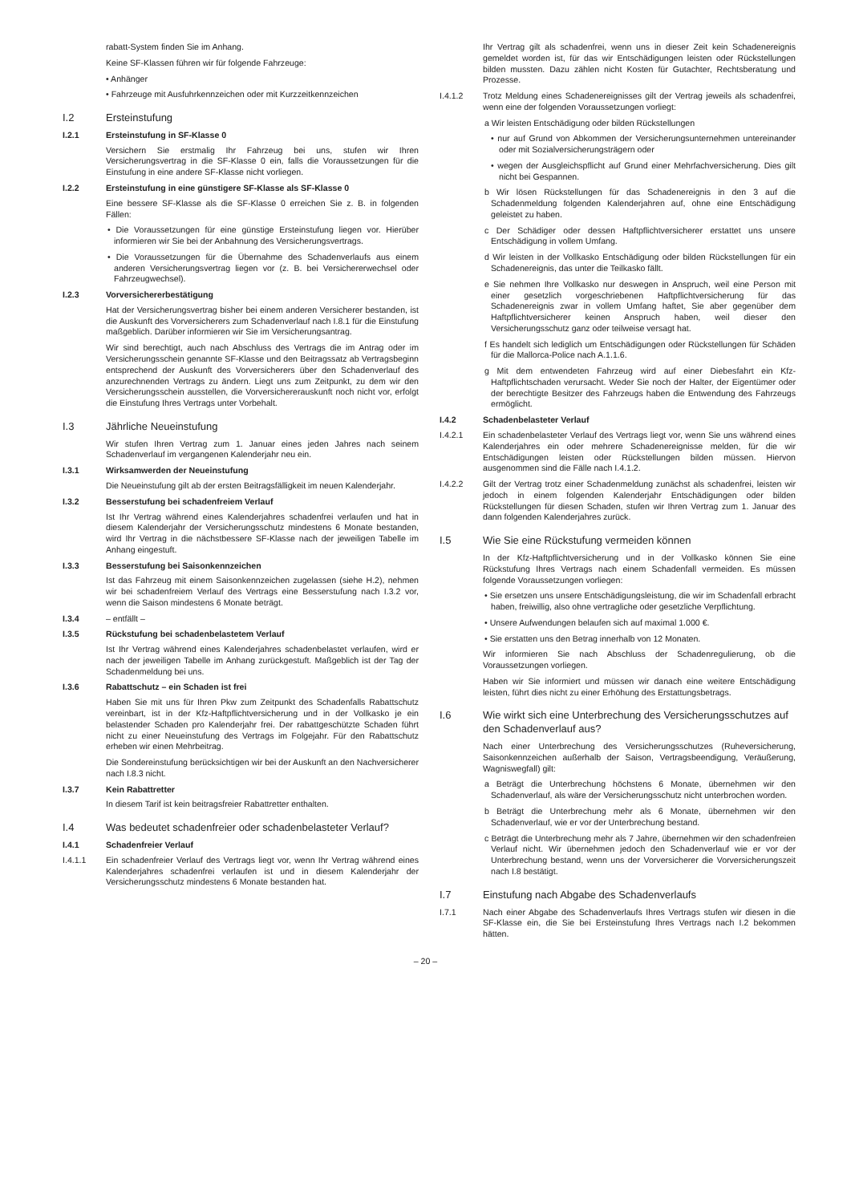rabatt-System finden Sie im Anhang.
Keine SF-Klassen führen wir für folgende Fahrzeuge:
• Anhänger
• Fahrzeuge mit Ausfuhrkennzeichen oder mit Kurzzeitkennzeichen
I.2 Ersteinstufung
I.2.1 Ersteinstufung in SF-Klasse 0
Versichern Sie erstmalig Ihr Fahrzeug bei uns, stufen wir Ihren Versicherungsvertrag in die SF-Klasse 0 ein, falls die Voraussetzungen für die Einstufung in eine andere SF-Klasse nicht vorliegen.
I.2.2 Ersteinstufung in eine günstigere SF-Klasse als SF-Klasse 0
Eine bessere SF-Klasse als die SF-Klasse 0 erreichen Sie z. B. in folgenden Fällen:
• Die Voraussetzungen für eine günstige Ersteinstufung liegen vor. Hierüber informieren wir Sie bei der Anbahnung des Versicherungsvertrags.
• Die Voraussetzungen für die Übernahme des Schadenverlaufs aus einem anderen Versicherungsvertrag liegen vor (z. B. bei Versichererwechsel oder Fahrzeugwechsel).
I.2.3 Vorversichererbestätigung
Hat der Versicherungsvertrag bisher bei einem anderen Versicherer bestanden, ist die Auskunft des Vorversicherers zum Schadenverlauf nach I.8.1 für die Einstufung maßgeblich. Darüber informieren wir Sie im Versicherungsantrag.
Wir sind berechtigt, auch nach Abschluss des Vertrags die im Antrag oder im Versicherungsschein genannte SF-Klasse und den Beitragssatz ab Vertragsbeginn entsprechend der Auskunft des Vorversicherers über den Schadenverlauf des anzurechnenden Vertrags zu ändern. Liegt uns zum Zeitpunkt, zu dem wir den Versicherungsschein ausstellen, die Vorversichererauskunft noch nicht vor, erfolgt die Einstufung Ihres Vertrags unter Vorbehalt.
I.3 Jährliche Neueinstufung
Wir stufen Ihren Vertrag zum 1. Januar eines jeden Jahres nach seinem Schadenverlauf im vergangenen Kalenderjahr neu ein.
I.3.1 Wirksamwerden der Neueinstufung
Die Neueinstufung gilt ab der ersten Beitragsfälligkeit im neuen Kalenderjahr.
I.3.2 Besserstufung bei schadenfreiem Verlauf
Ist Ihr Vertrag während eines Kalenderjahres schadenfrei verlaufen und hat in diesem Kalenderjahr der Versicherungsschutz mindestens 6 Monate bestanden, wird Ihr Vertrag in die nächstbessere SF-Klasse nach der jeweiligen Tabelle im Anhang eingestuft.
I.3.3 Besserstufung bei Saisonkennzeichen
Ist das Fahrzeug mit einem Saisonkennzeichen zugelassen (siehe H.2), nehmen wir bei schadenfreiem Verlauf des Vertrags eine Besserstufung nach I.3.2 vor, wenn die Saison mindestens 6 Monate beträgt.
I.3.4 – entfällt –
I.3.5 Rückstufung bei schadenbelastetem Verlauf
Ist Ihr Vertrag während eines Kalenderjahres schadenbelastet verlaufen, wird er nach der jeweiligen Tabelle im Anhang zurückgestuft. Maßgeblich ist der Tag der Schadenmeldung bei uns.
I.3.6 Rabattschutz – ein Schaden ist frei
Haben Sie mit uns für Ihren Pkw zum Zeitpunkt des Schadenfalls Rabattschutz vereinbart, ist in der Kfz-Haftpflichtversicherung und in der Vollkasko je ein belastender Schaden pro Kalenderjahr frei. Der rabattgeschützte Schaden führt nicht zu einer Neueinstufung des Vertrags im Folgejahr. Für den Rabattschutz erheben wir einen Mehrbeitrag.
Die Sondereinstufung berücksichtigen wir bei der Auskunft an den Nachversicherer nach I.8.3 nicht.
I.3.7 Kein Rabattretter
In diesem Tarif ist kein beitragsfreier Rabattretter enthalten.
I.4 Was bedeutet schadenfreier oder schadenbelasteter Verlauf?
I.4.1 Schadenfreier Verlauf
I.4.1.1 Ein schadenfreier Verlauf des Vertrags liegt vor, wenn Ihr Vertrag während eines Kalenderjahres schadenfrei verlaufen ist und in diesem Kalenderjahr der Versicherungsschutz mindestens 6 Monate bestanden hat.
Ihr Vertrag gilt als schadenfrei, wenn uns in dieser Zeit kein Schadenereignis gemeldet worden ist, für das wir Entschädigungen leisten oder Rückstellungen bilden mussten. Dazu zählen nicht Kosten für Gutachter, Rechtsberatung und Prozesse.
I.4.1.2 Trotz Meldung eines Schadenereignisses gilt der Vertrag jeweils als schadenfrei, wenn eine der folgenden Voraussetzungen vorliegt:
a Wir leisten Entschädigung oder bilden Rückstellungen
• nur auf Grund von Abkommen der Versicherungsunternehmen untereinander oder mit Sozialversicherungsträgern oder
• wegen der Ausgleichspflicht auf Grund einer Mehrfachversicherung. Dies gilt nicht bei Gespannen.
b Wir lösen Rückstellungen für das Schadenereignis in den 3 auf die Schadenmeldung folgenden Kalenderjahren auf, ohne eine Entschädigung geleistet zu haben.
c Der Schädiger oder dessen Haftpflichtversicherer erstattet uns unsere Entschädigung in vollem Umfang.
d Wir leisten in der Vollkasko Entschädigung oder bilden Rückstellungen für ein Schadenereignis, das unter die Teilkasko fällt.
e Sie nehmen Ihre Vollkasko nur deswegen in Anspruch, weil eine Person mit einer gesetzlich vorgeschriebenen Haftpflichtversicherung für das Schadenereignis zwar in vollem Umfang haftet, Sie aber gegenüber dem Haftpflichtversicherer keinen Anspruch haben, weil dieser den Versicherungsschutz ganz oder teilweise versagt hat.
f Es handelt sich lediglich um Entschädigungen oder Rückstellungen für Schäden für die Mallorca-Police nach A.1.1.6.
g Mit dem entwendeten Fahrzeug wird auf einer Diebesfahrt ein Kfz-Haftpflichtschaden verursacht. Weder Sie noch der Halter, der Eigentümer oder der berechtigte Besitzer des Fahrzeugs haben die Entwendung des Fahrzeugs ermöglicht.
I.4.2 Schadenbelasteter Verlauf
I.4.2.1 Ein schadenbelasteter Verlauf des Vertrags liegt vor, wenn Sie uns während eines Kalenderjahres ein oder mehrere Schadenereignisse melden, für die wir Entschädigungen leisten oder Rückstellungen bilden müssen. Hiervon ausgenommen sind die Fälle nach I.4.1.2.
I.4.2.2 Gilt der Vertrag trotz einer Schadenmeldung zunächst als schadenfrei, leisten wir jedoch in einem folgenden Kalenderjahr Entschädigungen oder bilden Rückstellungen für diesen Schaden, stufen wir Ihren Vertrag zum 1. Januar des dann folgenden Kalenderjahres zurück.
I.5 Wie Sie eine Rückstufung vermeiden können
In der Kfz-Haftpflichtversicherung und in der Vollkasko können Sie eine Rückstufung Ihres Vertrags nach einem Schadenfall vermeiden. Es müssen folgende Voraussetzungen vorliegen:
• Sie ersetzen uns unsere Entschädigungsleistung, die wir im Schadenfall erbracht haben, freiwillig, also ohne vertragliche oder gesetzliche Verpflichtung.
• Unsere Aufwendungen belaufen sich auf maximal 1.000 €.
• Sie erstatten uns den Betrag innerhalb von 12 Monaten.
Wir informieren Sie nach Abschluss der Schadenregulierung, ob die Voraussetzungen vorliegen.
Haben wir Sie informiert und müssen wir danach eine weitere Entschädigung leisten, führt dies nicht zu einer Erhöhung des Erstattungsbetrags.
I.6 Wie wirkt sich eine Unterbrechung des Versicherungsschutzes auf den Schadenverlauf aus?
Nach einer Unterbrechung des Versicherungsschutzes (Ruheversicherung, Saisonkennzeichen außerhalb der Saison, Vertragsbeendigung, Veräußerung, Wagniswegfall) gilt:
a Beträgt die Unterbrechung höchstens 6 Monate, übernehmen wir den Schadenverlauf, als wäre der Versicherungsschutz nicht unterbrochen worden.
b Beträgt die Unterbrechung mehr als 6 Monate, übernehmen wir den Schadenverlauf, wie er vor der Unterbrechung bestand.
c Beträgt die Unterbrechung mehr als 7 Jahre, übernehmen wir den schadenfreien Verlauf nicht. Wir übernehmen jedoch den Schadenverlauf wie er vor der Unterbrechung bestand, wenn uns der Vorversicherer die Vorversicherungszeit nach I.8 bestätigt.
I.7 Einstufung nach Abgabe des Schadenverlaufs
I.7.1 Nach einer Abgabe des Schadenverlaufs Ihres Vertrags stufen wir diesen in die SF-Klasse ein, die Sie bei Ersteinstufung Ihres Vertrags nach I.2 bekommen hätten.
– 20 –